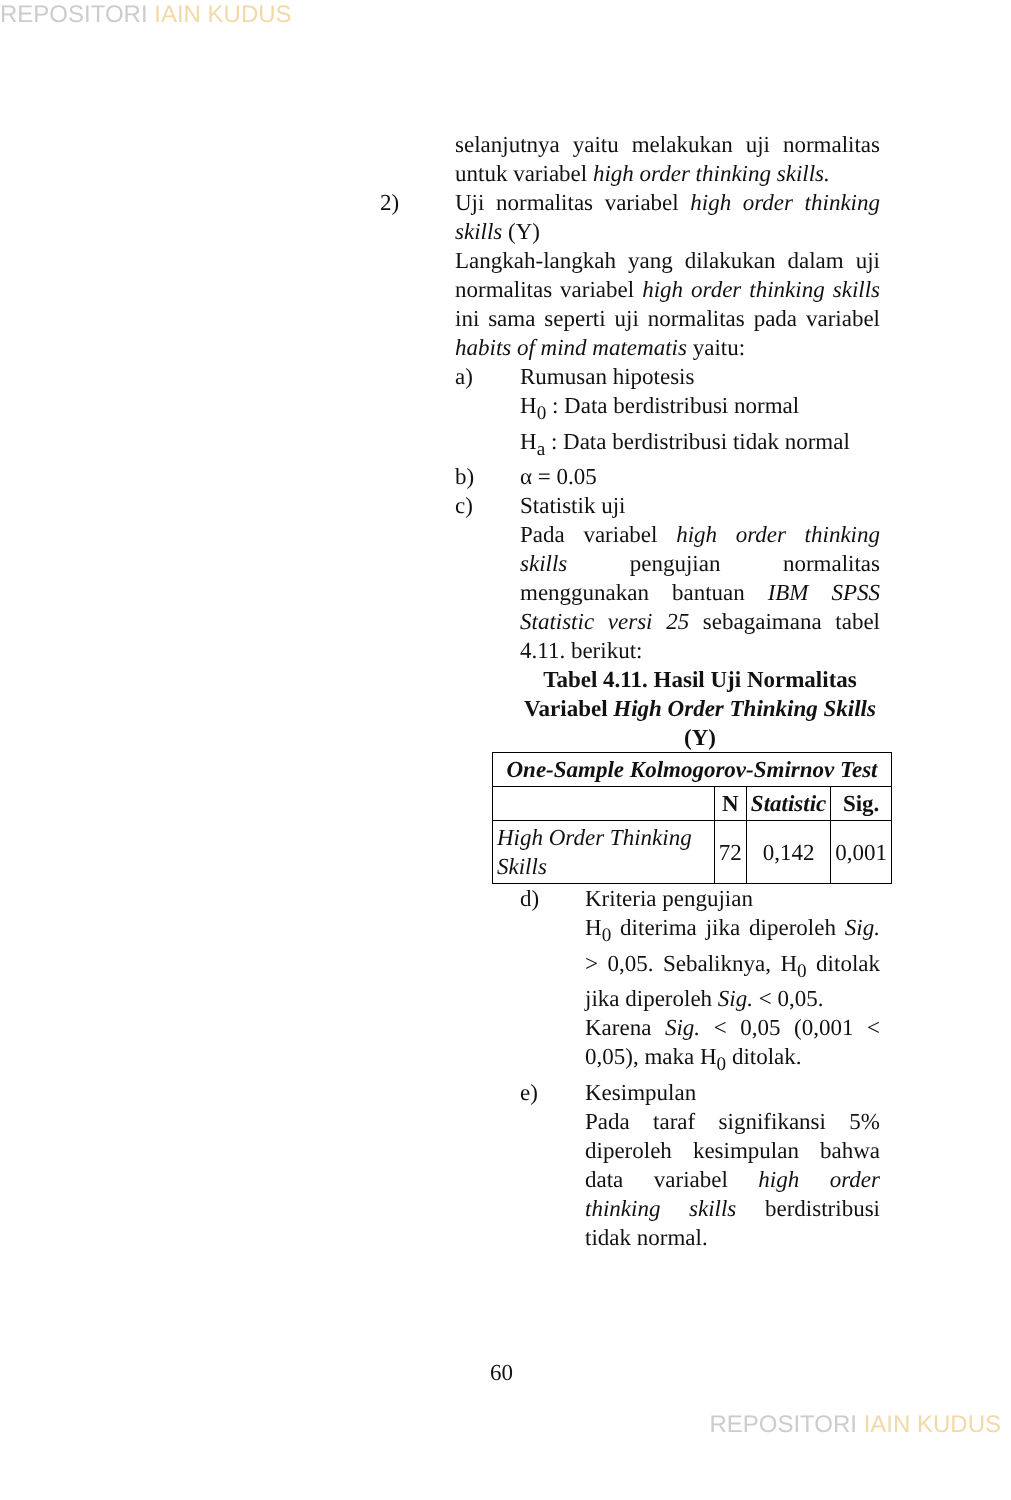REPOSITORI IAIN KUDUS
selanjutnya yaitu melakukan uji normalitas untuk variabel high order thinking skills.
2) Uji normalitas variabel high order thinking skills (Y)
Langkah-langkah yang dilakukan dalam uji normalitas variabel high order thinking skills ini sama seperti uji normalitas pada variabel habits of mind matematis yaitu:
a) Rumusan hipotesis
H<sub>0</sub> : Data berdistribusi normal
H<sub>a</sub> : Data berdistribusi tidak normal
b) α = 0.05
c) Statistik uji
Pada variabel high order thinking skills pengujian normalitas menggunakan bantuan IBM SPSS Statistic versi 25 sebagaimana tabel 4.11. berikut:
Tabel 4.11. Hasil Uji Normalitas Variabel High Order Thinking Skills (Y)
| One-Sample Kolmogorov-Smirnov Test | | | |
| --- | --- | --- | --- |
| | N | Statistic | Sig. |
| High Order Thinking Skills | 72 | 0,142 | 0,001 |
d) Kriteria pengujian
H<sub>0</sub> diterima jika diperoleh Sig. > 0,05. Sebaliknya, H<sub>0</sub> ditolak jika diperoleh Sig. < 0,05.
Karena Sig. < 0,05 (0,001 < 0,05), maka H<sub>0</sub> ditolak.
e) Kesimpulan
Pada taraf signifikansi 5% diperoleh kesimpulan bahwa data variabel high order thinking skills berdistribusi tidak normal.
60
REPOSITORI IAIN KUDUS